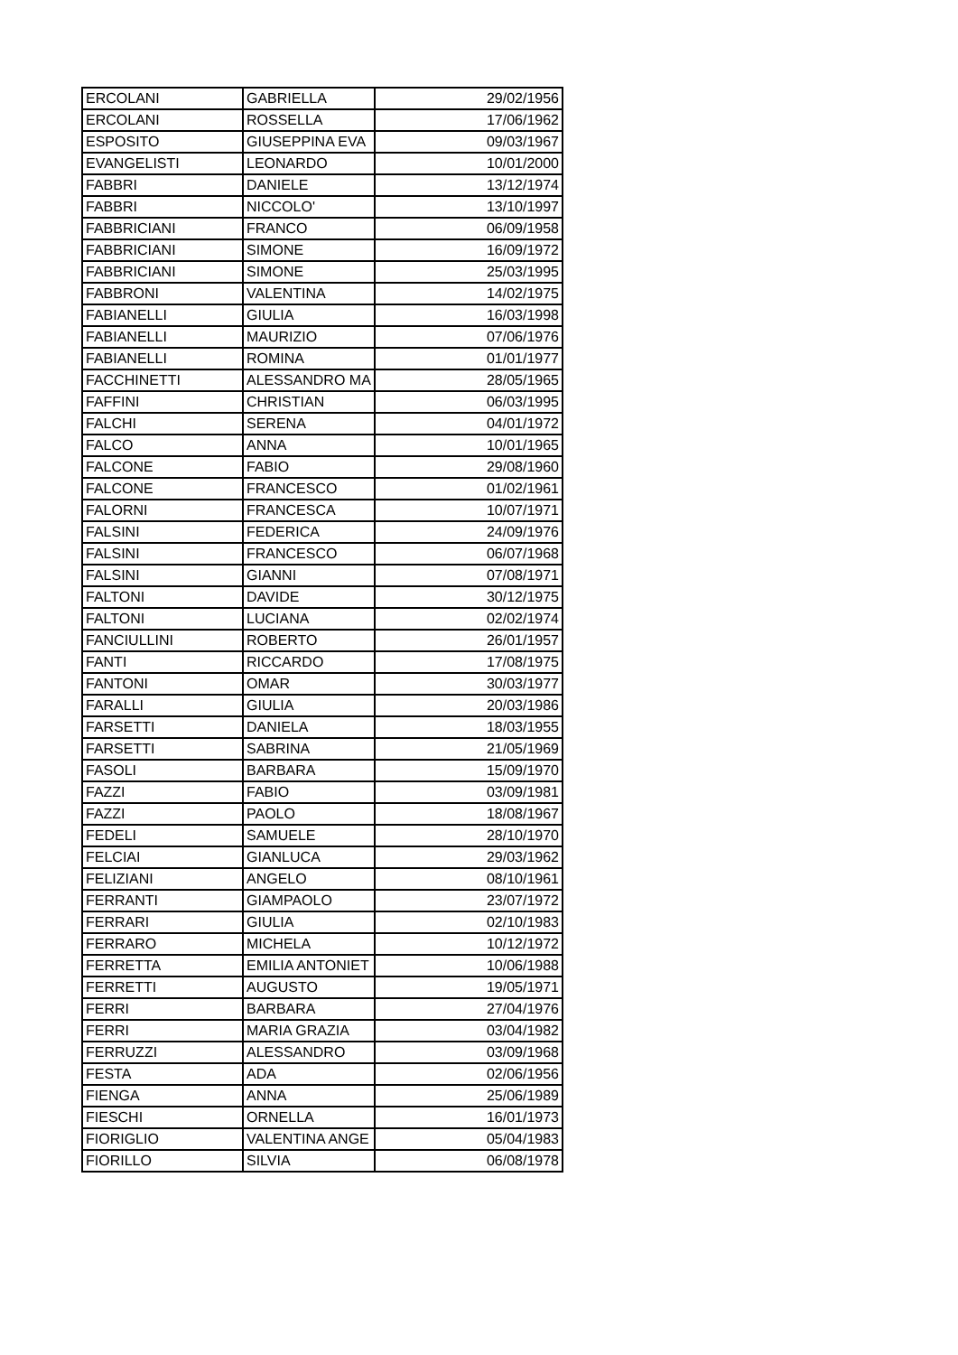| ERCOLANI | GABRIELLA | 29/02/1956 |
| ERCOLANI | ROSSELLA | 17/06/1962 |
| ESPOSITO | GIUSEPPINA EVA | 09/03/1967 |
| EVANGELISTI | LEONARDO | 10/01/2000 |
| FABBRI | DANIELE | 13/12/1974 |
| FABBRI | NICCOLO' | 13/10/1997 |
| FABBRICIANI | FRANCO | 06/09/1958 |
| FABBRICIANI | SIMONE | 16/09/1972 |
| FABBRICIANI | SIMONE | 25/03/1995 |
| FABBRONI | VALENTINA | 14/02/1975 |
| FABIANELLI | GIULIA | 16/03/1998 |
| FABIANELLI | MAURIZIO | 07/06/1976 |
| FABIANELLI | ROMINA | 01/01/1977 |
| FACCHINETTI | ALESSANDRO MA | 28/05/1965 |
| FAFFINI | CHRISTIAN | 06/03/1995 |
| FALCHI | SERENA | 04/01/1972 |
| FALCO | ANNA | 10/01/1965 |
| FALCONE | FABIO | 29/08/1960 |
| FALCONE | FRANCESCO | 01/02/1961 |
| FALORNI | FRANCESCA | 10/07/1971 |
| FALSINI | FEDERICA | 24/09/1976 |
| FALSINI | FRANCESCO | 06/07/1968 |
| FALSINI | GIANNI | 07/08/1971 |
| FALTONI | DAVIDE | 30/12/1975 |
| FALTONI | LUCIANA | 02/02/1974 |
| FANCIULLINI | ROBERTO | 26/01/1957 |
| FANTI | RICCARDO | 17/08/1975 |
| FANTONI | OMAR | 30/03/1977 |
| FARALLI | GIULIA | 20/03/1986 |
| FARSETTI | DANIELA | 18/03/1955 |
| FARSETTI | SABRINA | 21/05/1969 |
| FASOLI | BARBARA | 15/09/1970 |
| FAZZI | FABIO | 03/09/1981 |
| FAZZI | PAOLO | 18/08/1967 |
| FEDELI | SAMUELE | 28/10/1970 |
| FELCIAI | GIANLUCA | 29/03/1962 |
| FELIZIANI | ANGELO | 08/10/1961 |
| FERRANTI | GIAMPAOLO | 23/07/1972 |
| FERRARI | GIULIA | 02/10/1983 |
| FERRARO | MICHELA | 10/12/1972 |
| FERRETTA | EMILIA ANTONIET | 10/06/1988 |
| FERRETTI | AUGUSTO | 19/05/1971 |
| FERRI | BARBARA | 27/04/1976 |
| FERRI | MARIA GRAZIA | 03/04/1982 |
| FERRUZZI | ALESSANDRO | 03/09/1968 |
| FESTA | ADA | 02/06/1956 |
| FIENGA | ANNA | 25/06/1989 |
| FIESCHI | ORNELLA | 16/01/1973 |
| FIORIGLIO | VALENTINA ANGE | 05/04/1983 |
| FIORILLO | SILVIA | 06/08/1978 |